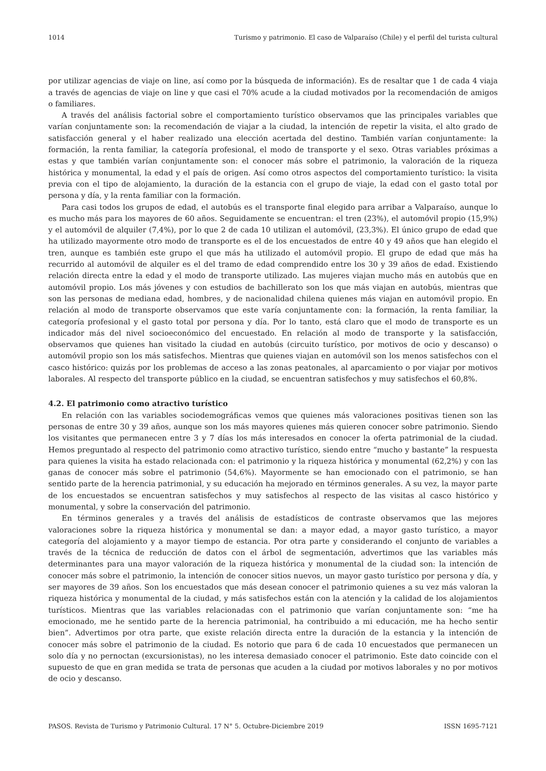1014 Turismo y patrimonio. El caso de Valparaíso (Chile) y el perfil del turista cultural
por utilizar agencias de viaje on line, así como por la búsqueda de información). Es de resaltar que 1 de cada 4 viaja a través de agencias de viaje on line y que casi el 70% acude a la ciudad motivados por la recomendación de amigos o familiares.
A través del análisis factorial sobre el comportamiento turístico observamos que las principales variables que varían conjuntamente son: la recomendación de viajar a la ciudad, la intención de repetir la visita, el alto grado de satisfacción general y el haber realizado una elección acertada del destino. También varían conjuntamente: la formación, la renta familiar, la categoría profesional, el modo de transporte y el sexo. Otras variables próximas a estas y que también varían conjuntamente son: el conocer más sobre el patrimonio, la valoración de la riqueza histórica y monumental, la edad y el país de origen. Así como otros aspectos del comportamiento turístico: la visita previa con el tipo de alojamiento, la duración de la estancia con el grupo de viaje, la edad con el gasto total por persona y día, y la renta familiar con la formación.
Para casi todos los grupos de edad, el autobús es el transporte final elegido para arribar a Valparaíso, aunque lo es mucho más para los mayores de 60 años. Seguidamente se encuentran: el tren (23%), el automóvil propio (15,9%) y el automóvil de alquiler (7,4%), por lo que 2 de cada 10 utilizan el automóvil, (23,3%). El único grupo de edad que ha utilizado mayormente otro modo de transporte es el de los encuestados de entre 40 y 49 años que han elegido el tren, aunque es también este grupo el que más ha utilizado el automóvil propio. El grupo de edad que más ha recurrido al automóvil de alquiler es el del tramo de edad comprendido entre los 30 y 39 años de edad. Existiendo relación directa entre la edad y el modo de transporte utilizado. Las mujeres viajan mucho más en autobús que en automóvil propio. Los más jóvenes y con estudios de bachillerato son los que más viajan en autobús, mientras que son las personas de mediana edad, hombres, y de nacionalidad chilena quienes más viajan en automóvil propio. En relación al modo de transporte observamos que este varía conjuntamente con: la formación, la renta familiar, la categoría profesional y el gasto total por persona y día. Por lo tanto, está claro que el modo de transporte es un indicador más del nivel socioeconómico del encuestado. En relación al modo de transporte y la satisfacción, observamos que quienes han visitado la ciudad en autobús (circuito turístico, por motivos de ocio y descanso) o automóvil propio son los más satisfechos. Mientras que quienes viajan en automóvil son los menos satisfechos con el casco histórico: quizás por los problemas de acceso a las zonas peatonales, al aparcamiento o por viajar por motivos laborales. Al respecto del transporte público en la ciudad, se encuentran satisfechos y muy satisfechos el 60,8%.
4.2. El patrimonio como atractivo turístico
En relación con las variables sociodemográficas vemos que quienes más valoraciones positivas tienen son las personas de entre 30 y 39 años, aunque son los más mayores quienes más quieren conocer sobre patrimonio. Siendo los visitantes que permanecen entre 3 y 7 días los más interesados en conocer la oferta patrimonial de la ciudad. Hemos preguntado al respecto del patrimonio como atractivo turístico, siendo entre “mucho y bastante” la respuesta para quienes la visita ha estado relacionada con: el patrimonio y la riqueza histórica y monumental (62,2%) y con las ganas de conocer más sobre el patrimonio (54,6%). Mayormente se han emocionado con el patrimonio, se han sentido parte de la herencia patrimonial, y su educación ha mejorado en términos generales. A su vez, la mayor parte de los encuestados se encuentran satisfechos y muy satisfechos al respecto de las visitas al casco histórico y monumental, y sobre la conservación del patrimonio.
En términos generales y a través del análisis de estadísticos de contraste observamos que las mejores valoraciones sobre la riqueza histórica y monumental se dan: a mayor edad, a mayor gasto turístico, a mayor categoría del alojamiento y a mayor tiempo de estancia. Por otra parte y considerando el conjunto de variables a través de la técnica de reducción de datos con el árbol de segmentación, advertimos que las variables más determinantes para una mayor valoración de la riqueza histórica y monumental de la ciudad son: la intención de conocer más sobre el patrimonio, la intención de conocer sitios nuevos, un mayor gasto turístico por persona y día, y ser mayores de 39 años. Son los encuestados que más desean conocer el patrimonio quienes a su vez más valoran la riqueza histórica y monumental de la ciudad, y más satisfechos están con la atención y la calidad de los alojamientos turísticos. Mientras que las variables relacionadas con el patrimonio que varían conjuntamente son: “me ha emocionado, me he sentido parte de la herencia patrimonial, ha contribuido a mi educación, me ha hecho sentir bien”. Advertimos por otra parte, que existe relación directa entre la duración de la estancia y la intención de conocer más sobre el patrimonio de la ciudad. Es notorio que para 6 de cada 10 encuestados que permanecen un solo día y no pernoctan (excursionistas), no les interesa demasiado conocer el patrimonio. Este dato coincide con el supuesto de que en gran medida se trata de personas que acuden a la ciudad por motivos laborales y no por motivos de ocio y descanso.
PASOS. Revista de Turismo y Patrimonio Cultural. 17 N° 5. Octubre-Diciembre 2019 ISSN 1695-7121